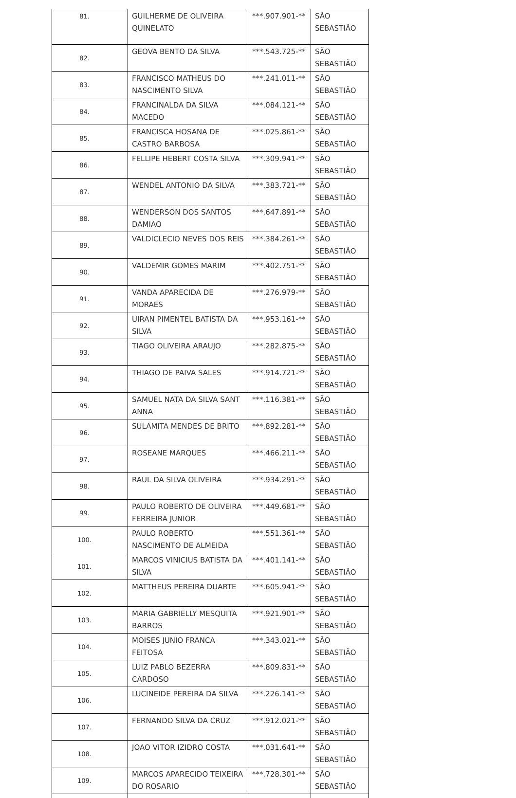| 81. | GUILHERME DE OLIVEIRA QUINELATO | ***.907.901-** | SÃO SEBASTIÃO |
| 82. | GEOVA BENTO DA SILVA | ***.543.725-** | SÃO SEBASTIÃO |
| 83. | FRANCISCO MATHEUS DO NASCIMENTO SILVA | ***.241.011-** | SÃO SEBASTIÃO |
| 84. | FRANCINALDA DA SILVA MACEDO | ***.084.121-** | SÃO SEBASTIÃO |
| 85. | FRANCISCA HOSANA DE CASTRO BARBOSA | ***.025.861-** | SÃO SEBASTIÃO |
| 86. | FELLIPE HEBERT COSTA SILVA | ***.309.941-** | SÃO SEBASTIÃO |
| 87. | WENDEL ANTONIO DA SILVA | ***.383.721-** | SÃO SEBASTIÃO |
| 88. | WENDERSON DOS SANTOS DAMIAO | ***.647.891-** | SÃO SEBASTIÃO |
| 89. | VALDICLECIO NEVES DOS REIS | ***.384.261-** | SÃO SEBASTIÃO |
| 90. | VALDEMIR GOMES MARIM | ***.402.751-** | SÃO SEBASTIÃO |
| 91. | VANDA APARECIDA DE MORAES | ***.276.979-** | SÃO SEBASTIÃO |
| 92. | UIRAN PIMENTEL BATISTA DA SILVA | ***.953.161-** | SÃO SEBASTIÃO |
| 93. | TIAGO OLIVEIRA ARAUJO | ***.282.875-** | SÃO SEBASTIÃO |
| 94. | THIAGO DE PAIVA SALES | ***.914.721-** | SÃO SEBASTIÃO |
| 95. | SAMUEL NATA DA SILVA SANT ANNA | ***.116.381-** | SÃO SEBASTIÃO |
| 96. | SULAMITA MENDES DE BRITO | ***.892.281-** | SÃO SEBASTIÃO |
| 97. | ROSEANE MARQUES | ***.466.211-** | SÃO SEBASTIÃO |
| 98. | RAUL DA SILVA OLIVEIRA | ***.934.291-** | SÃO SEBASTIÃO |
| 99. | PAULO ROBERTO DE OLIVEIRA FERREIRA JUNIOR | ***.449.681-** | SÃO SEBASTIÃO |
| 100. | PAULO ROBERTO NASCIMENTO DE ALMEIDA | ***.551.361-** | SÃO SEBASTIÃO |
| 101. | MARCOS VINICIUS BATISTA DA SILVA | ***.401.141-** | SÃO SEBASTIÃO |
| 102. | MATTHEUS PEREIRA DUARTE | ***.605.941-** | SÃO SEBASTIÃO |
| 103. | MARIA GABRIELLY MESQUITA BARROS | ***.921.901-** | SÃO SEBASTIÃO |
| 104. | MOISES JUNIO FRANCA FEITOSA | ***.343.021-** | SÃO SEBASTIÃO |
| 105. | LUIZ PABLO BEZERRA CARDOSO | ***.809.831-** | SÃO SEBASTIÃO |
| 106. | LUCINEIDE PEREIRA DA SILVA | ***.226.141-** | SÃO SEBASTIÃO |
| 107. | FERNANDO SILVA DA CRUZ | ***.912.021-** | SÃO SEBASTIÃO |
| 108. | JOAO VITOR IZIDRO COSTA | ***.031.641-** | SÃO SEBASTIÃO |
| 109. | MARCOS APARECIDO TEIXEIRA DO ROSARIO | ***.728.301-** | SÃO SEBASTIÃO |